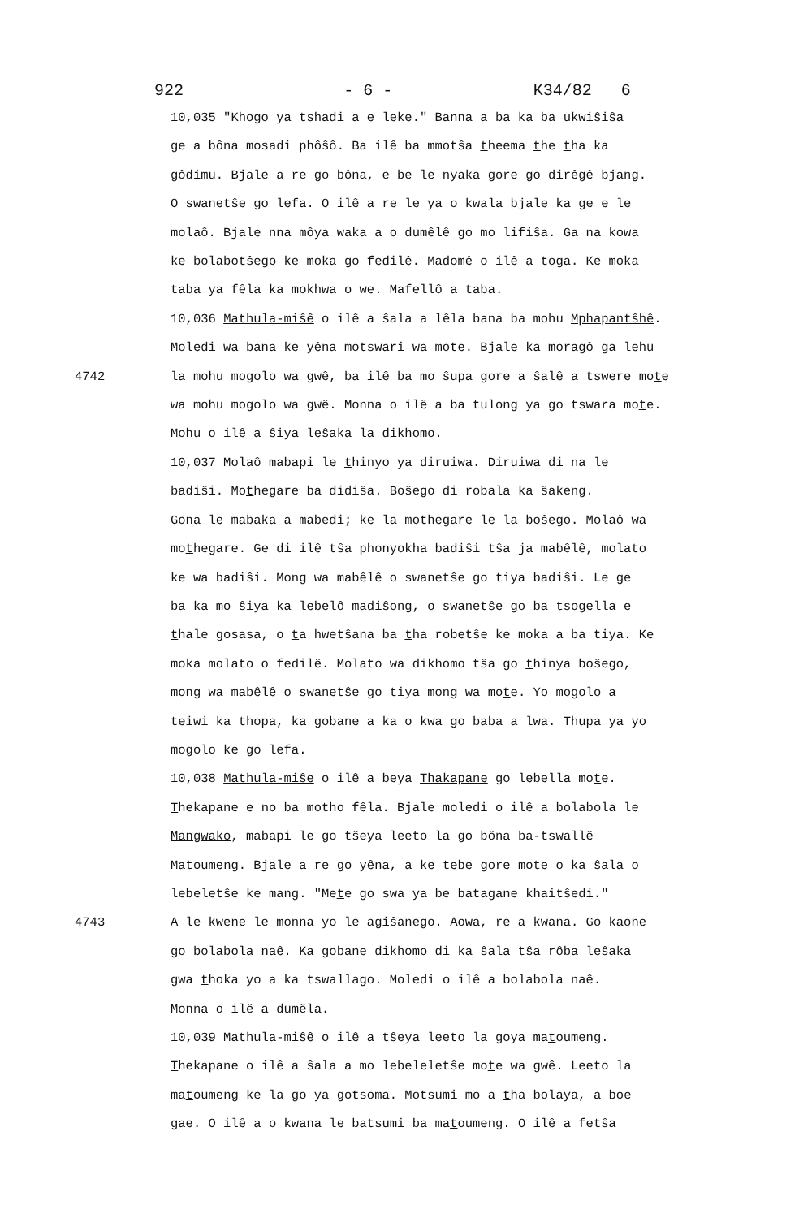922 - 6 - K34/82 6
10,035 "Khogo ya tshadi a e leke." Banna a ba ka ba ukwiŝiŝa
ge a bôna mosadi phôŝô. Ba ilê ba mmotŝa theema the tha ka
gôdimu. Bjale a re go bôna, e be le nyaka gore go dirêgê bjang.
O swanetŝe go lefa. O ilê a re le ya o kwala bjale ka ge e le
molaô. Bjale nna môya waka a o dumêlê go mo lifiŝa. Ga na kowa
ke bolabotŝego ke moka go fedilê. Madomê o ilê a toga. Ke moka
taba ya fêla ka mokhwa o we. Mafellô a taba.
10,036 Mathula-miŝê o ilê a ŝala a lêla bana ba mohu Mphapantŝhê.
Moledi wa bana ke yêna motswari wa mote. Bjale ka moragô ga lehu
4742 la mohu mogolo wa gwê, ba ilê ba mo ŝupa gore a ŝalê a tswere mote
wa mohu mogolo wa gwê. Monna o ilê a ba tulong ya go tswara mote.
Mohu o ilê a ŝiya leŝaka la dikhomo.
10,037 Molaô mabapi le thinyo ya diruiwa. Diruiwa di na le
badiŝi. Mothegare ba didiŝa. Boŝego di robala ka ŝakeng.
Gona le mabaka a mabedi; ke la mothegare le la boŝego. Molaô wa
mothegare. Ge di ilê tŝa phonyokha badiŝi tŝa ja mabêlê, molato
ke wa badiŝi. Mong wa mabêlê o swanetŝe go tiya badiŝi. Le ge
ba ka mo ŝiya ka lebelô madiŝong, o swanetŝe go ba tsogella e
thale gosasa, o ta hwetŝana ba tha robetŝe ke moka a ba tiya. Ke
moka molato o fedilê. Molato wa dikhomo tŝa go thinya boŝego,
mong wa mabêlê o swanetŝe go tiya mong wa mote. Yo mogolo a
teiwi ka thopa, ka gobane a ka o kwa go baba a lwa. Thupa ya yo
mogolo ke go lefa.
10,038 Mathula-miŝe o ilê a beya Thakapane go lebella mote.
Thekapane e no ba motho fêla. Bjale moledi o ilê a bolabola le
Mangwako, mabapi le go tŝeya leeto la go bôna ba-tswallê
Matoumeng. Bjale a re go yêna, a ke tebe gore mote o ka ŝala o
lebeletŝe ke mang. "Mete go swa ya be batagane khaitŝedi."
4743 A le kwene le monna yo le agiŝanego. Aowa, re a kwana. Go kaone
go bolabola naê. Ka gobane dikhomo di ka ŝala tŝa rôba leŝaka
gwa thoka yo a ka tswallago. Moledi o ilê a bolabola naê.
Monna o ilê a dumêla.
10,039 Mathula-miŝê o ilê a tŝeya leeto la goya matoumeng.
Thekapane o ilê a ŝala a mo lebeleletŝe mote wa gwê. Leeto la
matoumeng ke la go ya gotsoma. Motsumi mo a tha bolaya, a boe
gae. O ilê a o kwana le batsumi ba matoumeng. O ilê a fetŝa